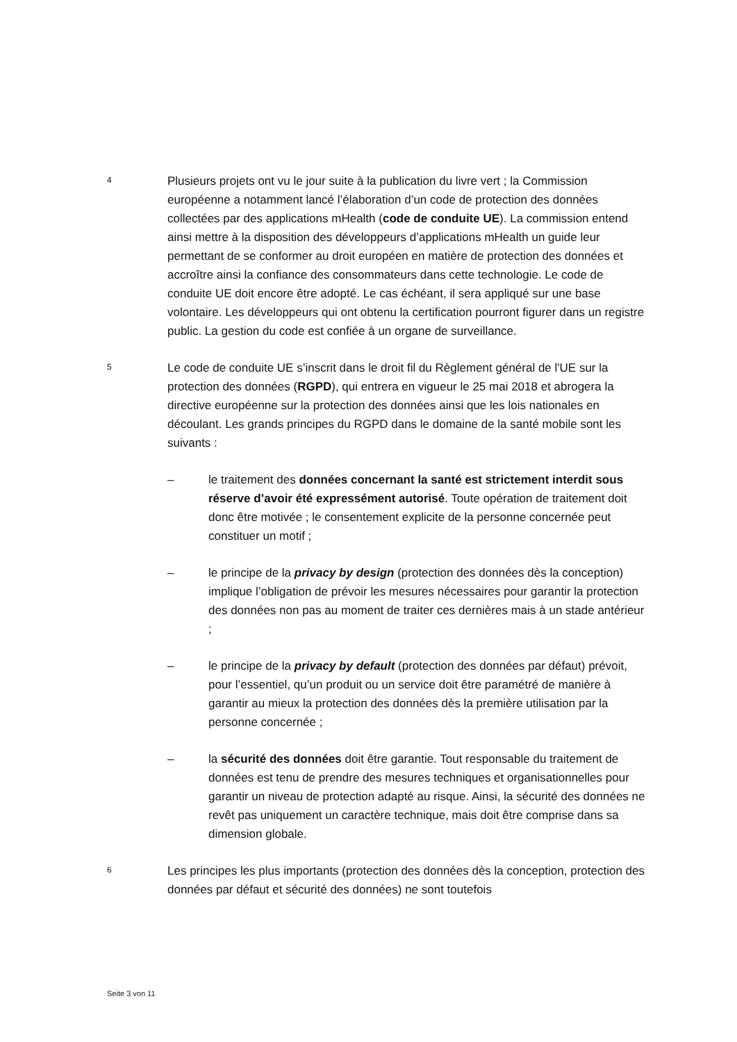4
Plusieurs projets ont vu le jour suite à la publication du livre vert ; la Commission européenne a notamment lancé l’élaboration d’un code de protection des données collectées par des applications mHealth (code de conduite UE). La commission entend ainsi mettre à la disposition des développeurs d’applications mHealth un guide leur permettant de se conformer au droit européen en matière de protection des données et accroître ainsi la confiance des consommateurs dans cette technologie. Le code de conduite UE doit encore être adopté. Le cas échéant, il sera appliqué sur une base volontaire. Les développeurs qui ont obtenu la certification pourront figurer dans un registre public. La gestion du code est confiée à un organe de surveillance.
5
Le code de conduite UE s’inscrit dans le droit fil du Règlement général de l'UE sur la protection des données (RGPD), qui entrera en vigueur le 25 mai 2018 et abrogera la directive européenne sur la protection des données ainsi que les lois nationales en découlant. Les grands principes du RGPD dans le domaine de la santé mobile sont les suivants :
– le traitement des données concernant la santé est strictement interdit sous réserve d’avoir été expressément autorisé. Toute opération de traitement doit donc être motivée ; le consentement explicite de la personne concernée peut constituer un motif ;
– le principe de la privacy by design (protection des données dès la conception) implique l’obligation de prévoir les mesures nécessaires pour garantir la protection des données non pas au moment de traiter ces dernières mais à un stade antérieur ;
– le principe de la privacy by default (protection des données par défaut) prévoit, pour l’essentiel, qu’un produit ou un service doit être paramétré de manière à garantir au mieux la protection des données dès la première utilisation par la personne concernée ;
– la sécurité des données doit être garantie. Tout responsable du traitement de données est tenu de prendre des mesures techniques et organisationnelles pour garantir un niveau de protection adapté au risque. Ainsi, la sécurité des données ne revêt pas uniquement un caractère technique, mais doit être comprise dans sa dimension globale.
6
Les principes les plus importants (protection des données dès la conception, protection des données par défaut et sécurité des données) ne sont toutefois
Seite 3 von 11